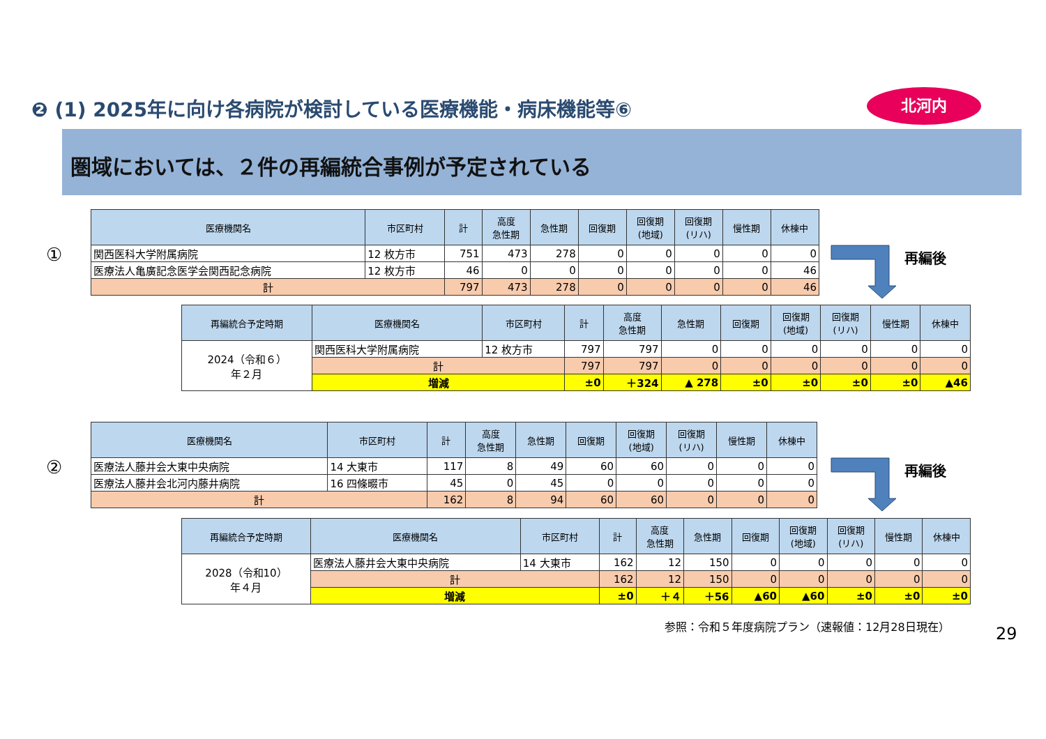❷ (1) 2025年に向け各病院が検討している医療機能・病床機能等⑥
北河内
圏域においては、２件の再編統合事例が予定されている
①
| 医療機関名 | 市区町村 | 計 | 高度 急性期 | 急性期 | 回復期 | 回復期 (地域) | 回復期 (リハ) | 慢性期 | 休棟中 |
| --- | --- | --- | --- | --- | --- | --- | --- | --- | --- |
| 関西医科大学附属病院 | 12 枚方市 | 751 | 473 | 278 | 0 | 0 | 0 | 0 | 0 |
| 医療法人亀廣記念医学会関西記念病院 | 12 枚方市 | 46 | 0 | 0 | 0 | 0 | 0 | 0 | 46 |
| 計 | | 797 | 473 | 278 | 0 | 0 | 0 | 0 | 46 |
再編後
| 再編統合予定時期 | 医療機関名 | 市区町村 | 計 | 高度 急性期 | 急性期 | 回復期 | 回復期 (地域) | 回復期 (リハ) | 慢性期 | 休棟中 |
| --- | --- | --- | --- | --- | --- | --- | --- | --- | --- | --- |
| 2024（令和６） 年２月 | 関西医科大学附属病院 | 12 枚方市 | 797 | 797 | 0 | 0 | 0 | 0 | 0 | 0 |
| | 計 | | 797 | 797 | 0 | 0 | 0 | 0 | 0 | 0 |
| | 増減 | | ±0 | ＋324 | ▲ 278 | ±0 | ±0 | ±0 | ±0 | ▲46 |
②
| 医療機関名 | 市区町村 | 計 | 高度 急性期 | 急性期 | 回復期 | 回復期 (地域) | 回復期 (リハ) | 慢性期 | 休棟中 |
| --- | --- | --- | --- | --- | --- | --- | --- | --- | --- |
| 医療法人藤井会大東中央病院 | 14 大東市 | 117 | 8 | 49 | 60 | 60 | 0 | 0 | 0 |
| 医療法人藤井会北河内藤井病院 | 16 四條畷市 | 45 | 0 | 45 | 0 | 0 | 0 | 0 | 0 |
| 計 | | 162 | 8 | 94 | 60 | 60 | 0 | 0 | 0 |
再編後
| 再編統合予定時期 | 医療機関名 | 市区町村 | 計 | 高度 急性期 | 急性期 | 回復期 | 回復期 (地域) | 回復期 (リハ) | 慢性期 | 休棟中 |
| --- | --- | --- | --- | --- | --- | --- | --- | --- | --- | --- |
| 2028（令和10） 年４月 | 医療法人藤井会大東中央病院 | 14 大東市 | 162 | 12 | 150 | 0 | 0 | 0 | 0 | 0 |
| | 計 | | 162 | 12 | 150 | 0 | 0 | 0 | 0 | 0 |
| | 増減 | | ±0 | ＋４ | ＋56 | ▲60 | ▲60 | ±0 | ±0 | ±0 |
参照：令和５年度病院プラン（速報値：12月28日現在）
29